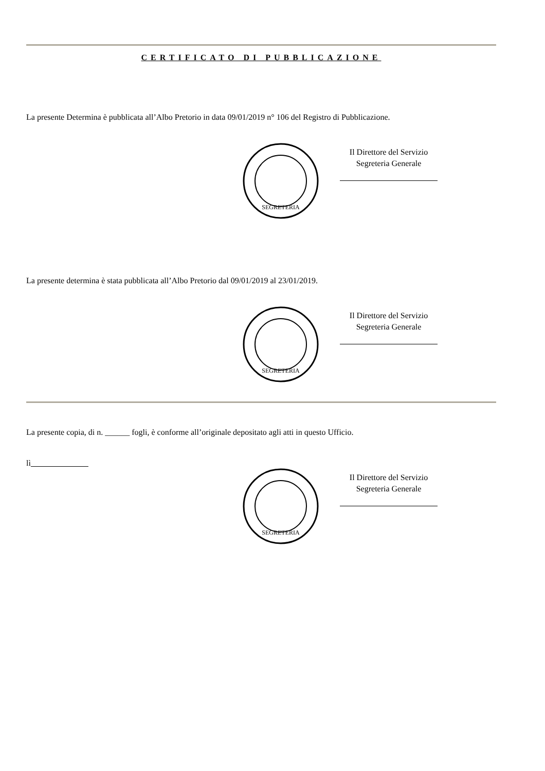CERTIFICATO DI PUBBLICAZIONE
La presente Determina è pubblicata all’Albo Pretorio in data 09/01/2019 n° 106 del Registro di Pubblicazione.
SEGRETERIA
Il Direttore del Servizio
Segreteria Generale
La presente determina è stata pubblicata all’Albo Pretorio dal 09/01/2019 al 23/01/2019.
SEGRETERIA
Il Direttore del Servizio
Segreteria Generale
La presente copia, di n. ______ fogli, è conforme all’originale depositato agli atti in questo Ufficio.
lì
SEGRETERIA
Il Direttore del Servizio
Segreteria Generale